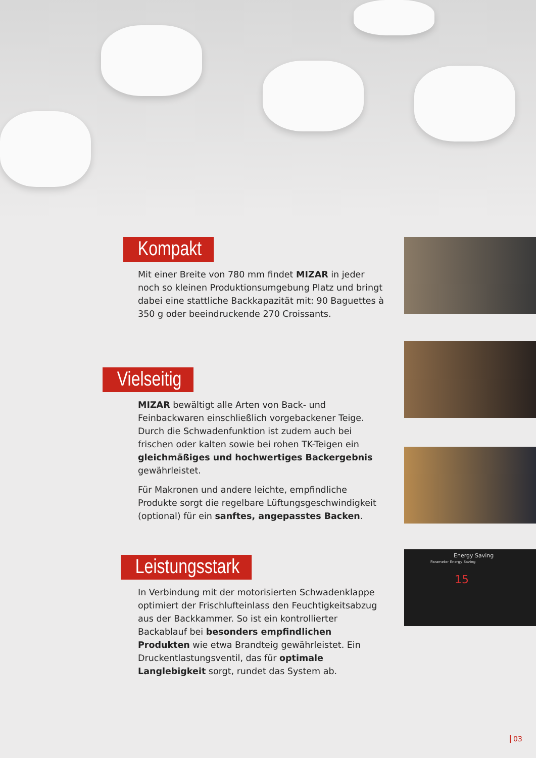Kompakt
Mit einer Breite von 780 mm findet MIZAR in jeder noch so kleinen Produktionsumgebung Platz und bringt dabei eine stattliche Backkapazität mit: 90 Baguettes à 350 g oder beeindruckende 270 Croissants.
Vielseitig
MIZAR bewältigt alle Arten von Back- und Feinbackwaren einschließlich vorgebackener Teige. Durch die Schwadenfunktion ist zudem auch bei frischen oder kalten sowie bei rohen TK-Teigen ein gleichmäßiges und hochwertiges Backergebnis gewährleistet.
Für Makronen und andere leichte, empfindliche Produkte sorgt die regelbare Lüftungsgeschwindigkeit (optional) für ein sanftes, angepasstes Backen.
Leistungsstark
In Verbindung mit der motorisierten Schwadenklappe optimiert der Frischlufteinlass den Feuchtigkeitsabzug aus der Backkammer. So ist ein kontrollierter Backablauf bei besonders empfindlichen Produkten wie etwa Brandteig gewährleistet. Ein Druckentlastungsventil, das für optimale Langlebigkeit sorgt, rundet das System ab.
Energy Saving
Parameter Energy Saving
15
03